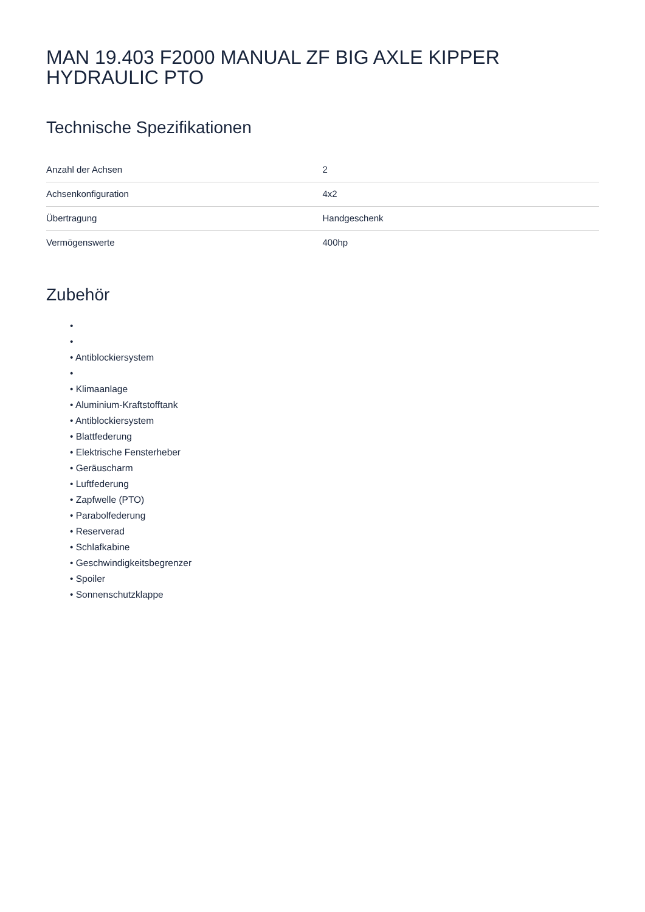MAN 19.403 F2000 MANUAL ZF BIG AXLE KIPPER HYDRAULIC PTO
Technische Spezifikationen
| Anzahl der Achsen | 2 |
| Achsenkonfiguration | 4x2 |
| Übertragung | Handgeschenk |
| Vermögenswerte | 400hp |
Zubehör
•
•
• Antiblockiersystem
•
• Klimaanlage
• Aluminium-Kraftstofftank
• Antiblockiersystem
• Blattfederung
• Elektrische Fensterheber
• Geräuscharm
• Luftfederung
• Zapfwelle (PTO)
• Parabolfederung
• Reserverad
• Schlafkabine
• Geschwindigkeitsbegrenzer
• Spoiler
• Sonnenschutzklappe